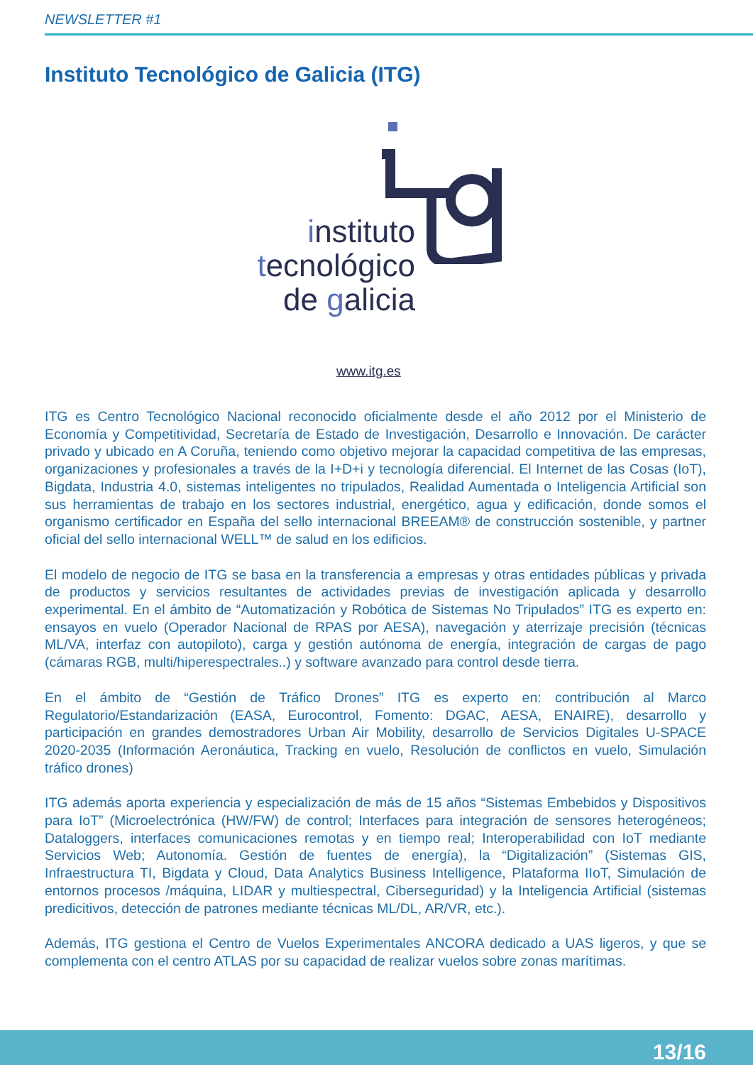NEWSLETTER #1
Instituto Tecnológico de Galicia (ITG)
instituto
tecnológico
de galicia
www.itg.es
ITG es Centro Tecnológico Nacional reconocido oficialmente desde el año 2012 por el Ministerio de Economía y Competitividad, Secretaría de Estado de Investigación, Desarrollo e Innovación. De carácter privado y ubicado en A Coruña, teniendo como objetivo mejorar la capacidad competitiva de las empresas, organizaciones y profesionales a través de la I+D+i y tecnología diferencial. El Internet de las Cosas (IoT), Bigdata, Industria 4.0, sistemas inteligentes no tripulados, Realidad Aumentada o Inteligencia Artificial son sus herramientas de trabajo en los sectores industrial, energético, agua y edificación, donde somos el organismo certificador en España del sello internacional BREEAM® de construcción sostenible, y partner oficial del sello internacional WELL™ de salud en los edificios.
El modelo de negocio de ITG se basa en la transferencia a empresas y otras entidades públicas y privada de productos y servicios resultantes de actividades previas de investigación aplicada y desarrollo experimental. En el ámbito de “Automatización y Robótica de Sistemas No Tripulados” ITG es experto en: ensayos en vuelo (Operador Nacional de RPAS por AESA), navegación y aterrizaje precisión (técnicas ML/VA, interfaz con autopiloto), carga y gestión autónoma de energía, integración de cargas de pago (cámaras RGB, multi/hiperespectrales..) y software avanzado para control desde tierra.
En el ámbito de “Gestión de Tráfico Drones” ITG es experto en: contribución al Marco Regulatorio/Estandarización (EASA, Eurocontrol, Fomento: DGAC, AESA, ENAIRE), desarrollo y participación en grandes demostradores Urban Air Mobility, desarrollo de Servicios Digitales U-SPACE 2020-2035 (Información Aeronáutica, Tracking en vuelo, Resolución de conflictos en vuelo, Simulación tráfico drones)
ITG además aporta experiencia y especialización de más de 15 años “Sistemas Embebidos y Dispositivos para IoT” (Microelectrónica (HW/FW) de control; Interfaces para integración de sensores heterogéneos; Dataloggers, interfaces comunicaciones remotas y en tiempo real; Interoperabilidad con IoT mediante Servicios Web; Autonomía. Gestión de fuentes de energía), la “Digitalización” (Sistemas GIS, Infraestructura TI, Bigdata y Cloud, Data Analytics Business Intelligence, Plataforma IIoT, Simulación de entornos procesos /máquina, LIDAR y multiespectral, Ciberseguridad) y la Inteligencia Artificial (sistemas predicitivos, detección de patrones mediante técnicas ML/DL, AR/VR, etc.).
Además, ITG gestiona el Centro de Vuelos Experimentales ANCORA dedicado a UAS ligeros, y que se complementa con el centro ATLAS por su capacidad de realizar vuelos sobre zonas marítimas.
13/16